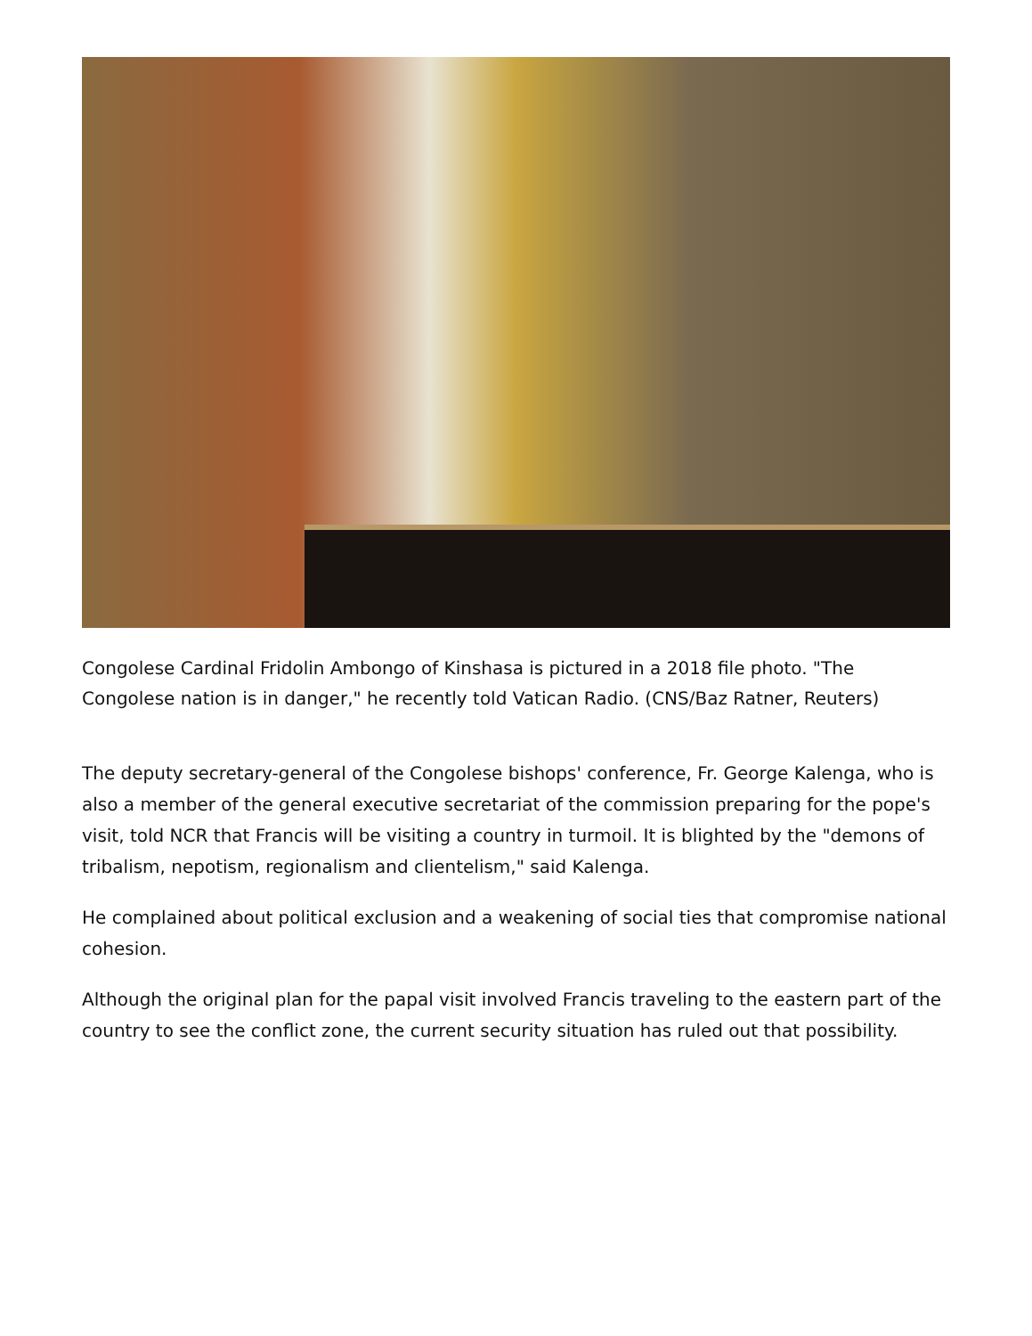Congolese Cardinal Fridolin Ambongo of Kinshasa is pictured in a 2018 file photo. "The Congolese nation is in danger," he recently told Vatican Radio. (CNS/Baz Ratner, Reuters)
The deputy secretary-general of the Congolese bishops' conference, Fr. George Kalenga, who is also a member of the general executive secretariat of the commission preparing for the pope's visit, told NCR that Francis will be visiting a country in turmoil. It is blighted by the "demons of tribalism, nepotism, regionalism and clientelism," said Kalenga.
He complained about political exclusion and a weakening of social ties that compromise national cohesion.
Although the original plan for the papal visit involved Francis traveling to the eastern part of the country to see the conflict zone, the current security situation has ruled out that possibility.